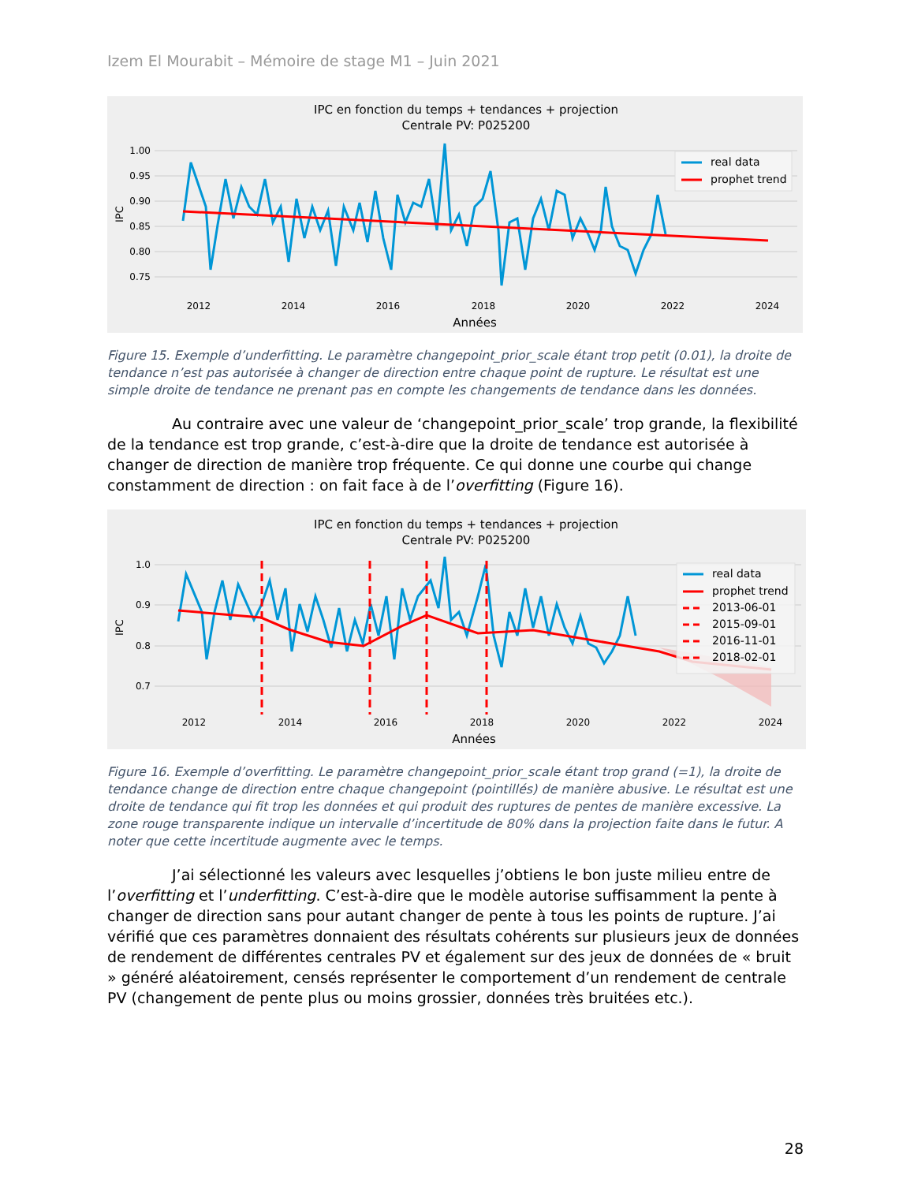Izem El Mourabit – Mémoire de stage M1 – Juin 2021
IPC en fonction du temps + tendances + projection
Centrale PV: P025200
1.00
0.95
0.90
0.85
0.80
0.75
2012
2014
2016
2018
2020
2022
2024
Années
IPC
real data
prophet trend
Figure 15. Exemple d’underfitting. Le paramètre changepoint_prior_scale étant trop petit (0.01), la droite de tendance n’est pas autorisée à changer de direction entre chaque point de rupture. Le résultat est une simple droite de tendance ne prenant pas en compte les changements de tendance dans les données.
Au contraire avec une valeur de ‘changepoint_prior_scale’ trop grande, la flexibilité de la tendance est trop grande, c’est-à-dire que la droite de tendance est autorisée à changer de direction de manière trop fréquente. Ce qui donne une courbe qui change constamment de direction : on fait face à de l’overfitting (Figure 16).
IPC en fonction du temps + tendances + projection
Centrale PV: P025200
1.0
0.9
0.8
0.7
2012
2014
2016
2018
2020
2022
2024
Années
IPC
real data
prophet trend
2013-06-01
2015-09-01
2016-11-01
2018-02-01
Figure 16. Exemple d’overfitting. Le paramètre changepoint_prior_scale étant trop grand (=1), la droite de tendance change de direction entre chaque changepoint (pointillés) de manière abusive. Le résultat est une droite de tendance qui fit trop les données et qui produit des ruptures de pentes de manière excessive. La zone rouge transparente indique un intervalle d’incertitude de 80% dans la projection faite dans le futur. A noter que cette incertitude augmente avec le temps.
J’ai sélectionné les valeurs avec lesquelles j’obtiens le bon juste milieu entre de l’overfitting et l’underfitting. C’est-à-dire que le modèle autorise suffisamment la pente à changer de direction sans pour autant changer de pente à tous les points de rupture. J’ai vérifié que ces paramètres donnaient des résultats cohérents sur plusieurs jeux de données de rendement de différentes centrales PV et également sur des jeux de données de « bruit » généré aléatoirement, censés représenter le comportement d’un rendement de centrale PV (changement de pente plus ou moins grossier, données très bruitées etc.).
28